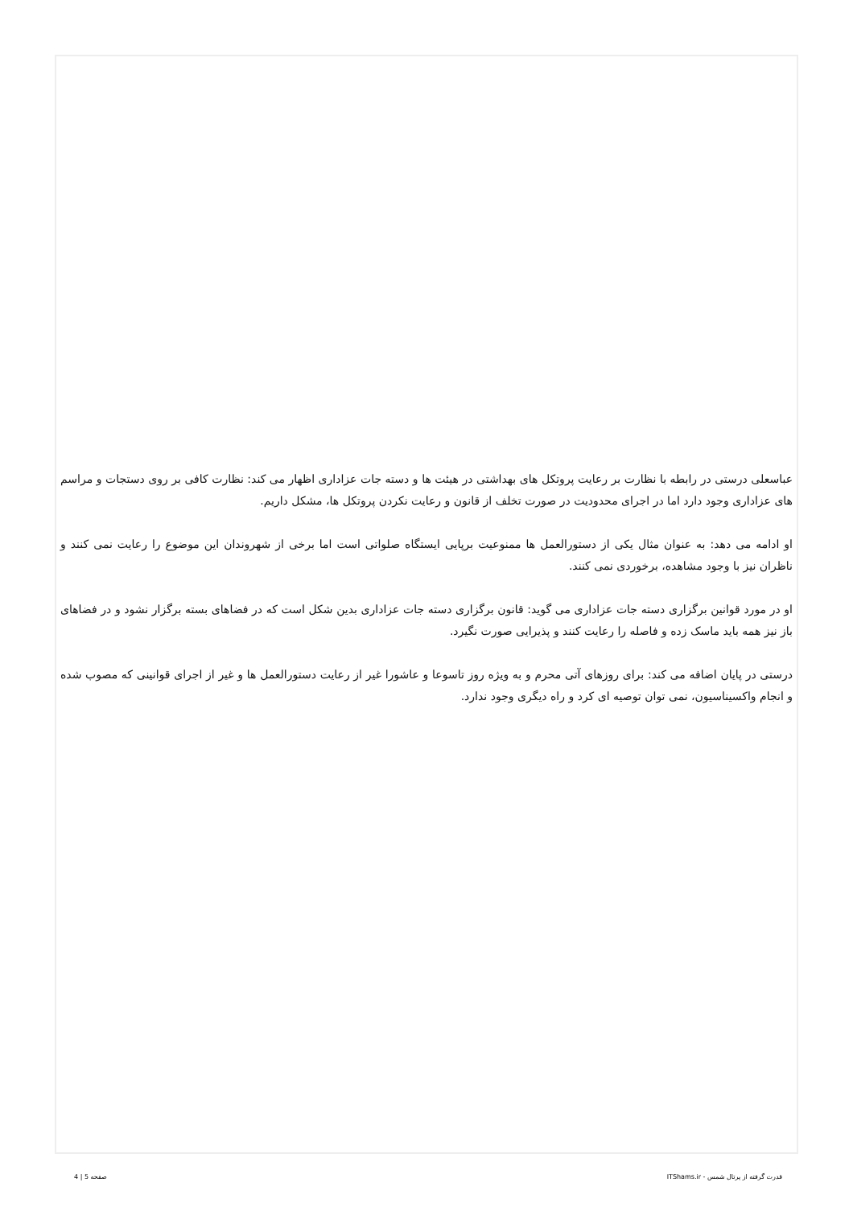عباسعلی درستی در رابطه با نظارت بر رعایت پروتکل های بهداشتی در هیئت ها و دسته جات عزاداری اظهار می کند: نظارت کافی بر روی دستجات و مراسم های عزاداری وجود دارد اما در اجرای محدودیت در صورت تخلف از قانون و رعایت نکردن پروتکل ها، مشکل داریم.
او ادامه می دهد: به عنوان مثال یکی از دستورالعمل ها ممنوعیت برپایی ایستگاه صلواتی است اما برخی از شهروندان این موضوع را رعایت نمی کنند و ناظران نیز با وجود مشاهده، برخوردی نمی کنند.
او در مورد قوانین برگزاری دسته جات عزاداری می گوید: قانون برگزاری دسته جات عزاداری بدین شکل است که در فضاهای بسته برگزار نشود و در فضاهای باز نیز همه باید ماسک زده و فاصله را رعایت کنند و پذیرایی صورت نگیرد.
درستی در پایان اضافه می کند: برای روزهای آتی محرم و به ویژه روز تاسوعا و عاشورا غیر از رعایت دستورالعمل ها و غیر از اجرای قوانینی که مصوب شده و انجام واکسیناسیون، نمی توان توصیه ای کرد و راه دیگری وجود ندارد.
قدرت گرفته از پرتال شمس - ITShams.ir صفحه 5 | 4